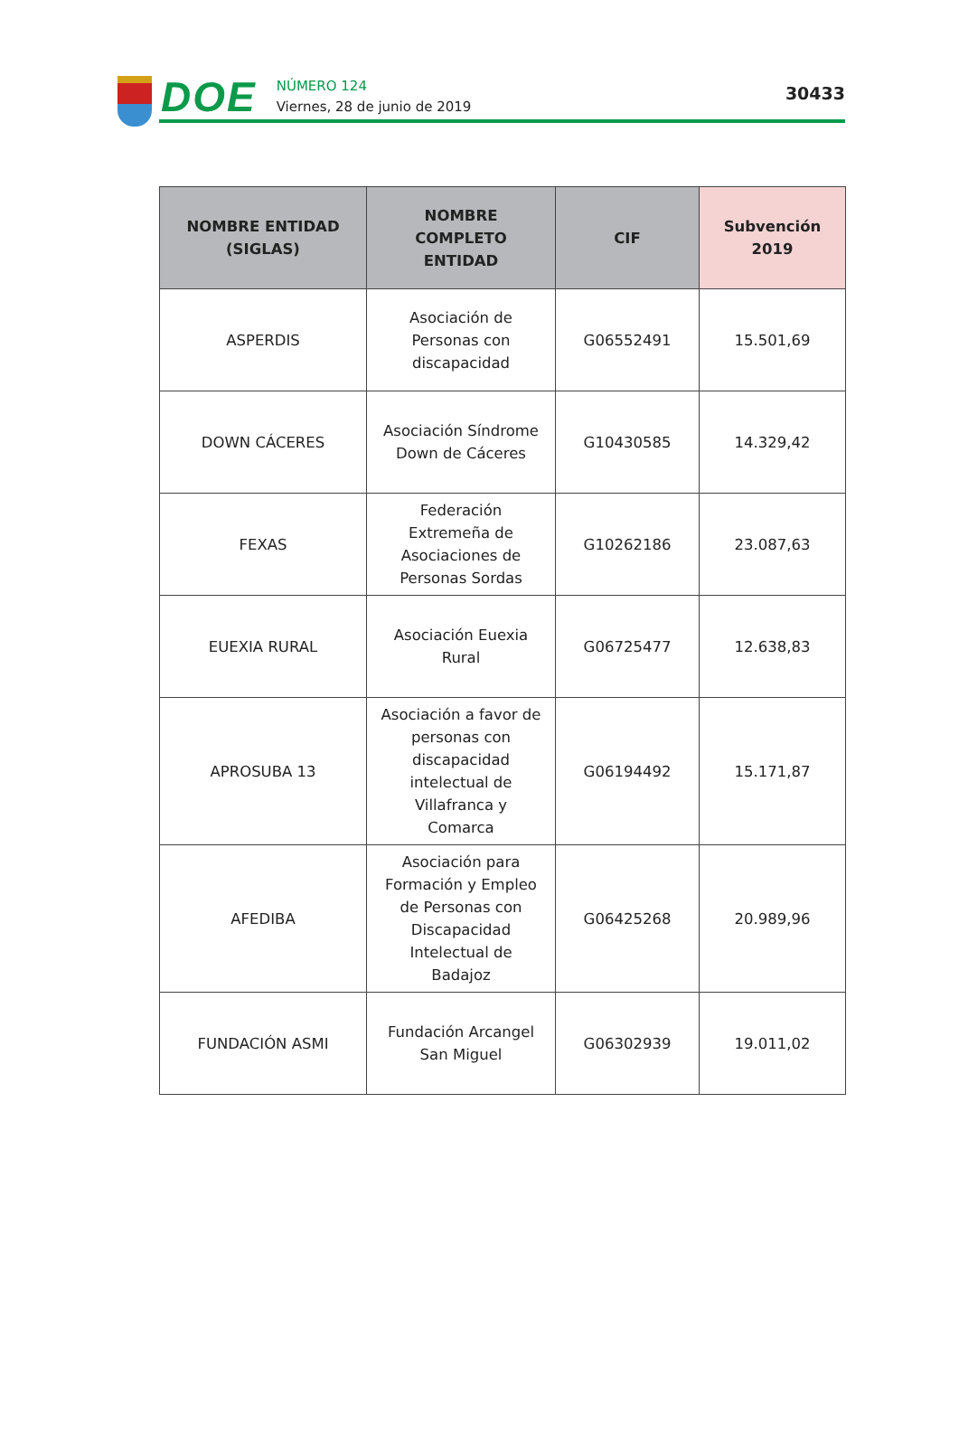DOE
NÚMERO 124
Viernes, 28 de junio de 2019
30433
| NOMBRE ENTIDAD (SIGLAS) | NOMBRE COMPLETO ENTIDAD | CIF | Subvención 2019 |
| --- | --- | --- | --- |
| ASPERDIS | Asociación de Personas con discapacidad | G06552491 | 15.501,69 |
| DOWN CÁCERES | Asociación Síndrome Down de Cáceres | G10430585 | 14.329,42 |
| FEXAS | Federación Extremeña de Asociaciones de Personas Sordas | G10262186 | 23.087,63 |
| EUEXIA RURAL | Asociación Euexia Rural | G06725477 | 12.638,83 |
| APROSUBA 13 | Asociación a favor de personas con discapacidad intelectual de Villafranca y Comarca | G06194492 | 15.171,87 |
| AFEDIBA | Asociación para Formación y Empleo de Personas con Discapacidad Intelectual de Badajoz | G06425268 | 20.989,96 |
| FUNDACIÓN ASMI | Fundación Arcangel San Miguel | G06302939 | 19.011,02 |